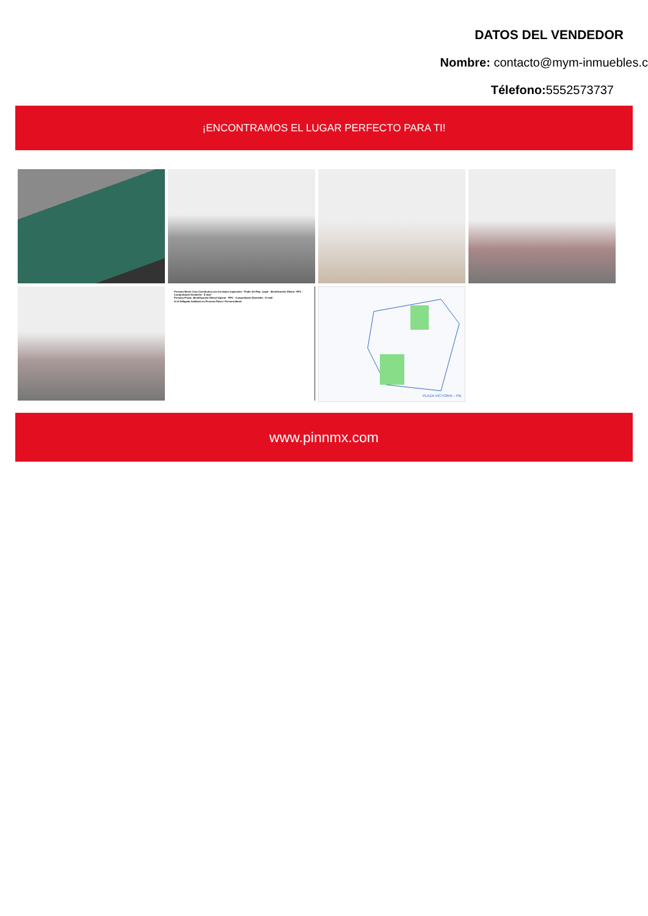DATOS DEL VENDEDOR
Nombre: contacto@mym-inmuebles.c
Télefono: 5552573737
¡ENCONTRAMOS EL LUGAR PERFECTO PARA TI!
Persona Moral: Acta Constitutiva con los datos registrales · Poder del Rep. Legal · Identificación Oficial · RFC · Comprobante Domicilio · E-mail
Persona Física: Identificación Oficial Vigente · RFC · Comprobante Domicilio · E-mail
Si el Obligado Solidario es Persona Física / Persona Moral
PLAZA VICTORIA – PB
www.pinnmx.com